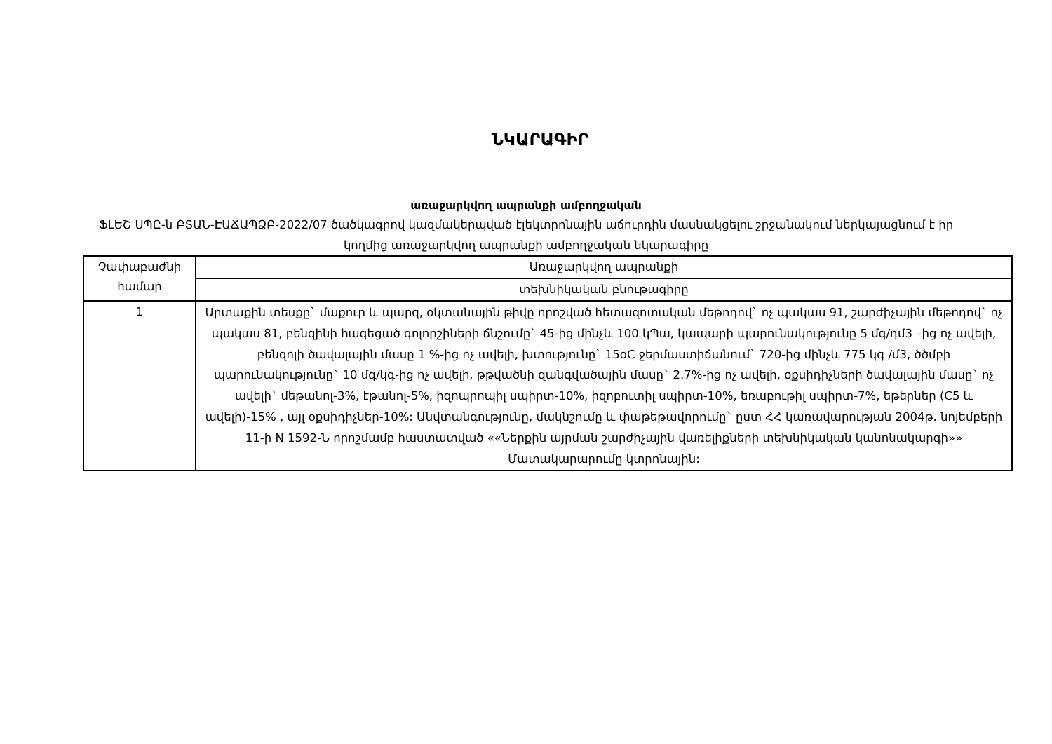ՆԿԱՐԱԳԻՐ
առաջարկվող ապրանքի ամբողջական
ՖԼԵՇ ՍՊԸ-ն ԲՏԱՆ-ԷԱՃԱՊՁԲ-2022/07 ծածկագրով կազմակերպված էլեկտրոնային աճուրդին մասնակցելու շրջանակում ներկայացնում է իր կողմից առաջարկվող ապրանքի ամբողջական նկարագիրը
| Չափաբաժնի համար | Առաջարկվող ապրանքի |
| --- | --- |
| | տեխնիկական բնութագիրը |
| 1 | Արտաքին տեսքը` մաքուր և պարզ, օկտանային թիվը որոշված հետազոտական մեթոդով` ոչ պակաս 91, շարժիչային մեթոդով` ոչ պակաս 81, բենզինի հագեցած գոլորշիների ճնշումը` 45-ից մինչև 100 կՊա, կապարի պարունակությունը 5 մգ/դմ3 –ից ոչ ավելի, բենզոլի ծավալային մասը 1 %-ից ոչ ավելի, խտությունը` 15oC ջերմաստիճանում` 720-ից մինչև 775 կգ /մ3, ծծմբի պարունակությունը` 10 մգ/կգ-ից ոչ ավելի, թթվածնի զանգվածային մասը` 2.7%-ից ոչ ավելի, օքսիդիչների ծավալային մասը` ոչ ավելի` մեթանոլ-3%, էթանոլ-5%, իզոպրոպիլ սպիրտ-10%, իզոբուտիլ սպիրտ-10%, եռաբութիլ սպիրտ-7%, եթերներ (C5 և ավելի)-15% , այլ օքսիդիչներ-10%: Անվտանգությունը, մակնշումը և փաթեթավորումը` ըստ ՀՀ կառավարության 2004թ. նոյեմբերի 11-ի N 1592-Ն որոշմամբ հաստատված ««Ներքին այրման շարժիչային վառելիքների տեխնիկական կանոնակարգի»» Մատակարարումը կտրոնային: |